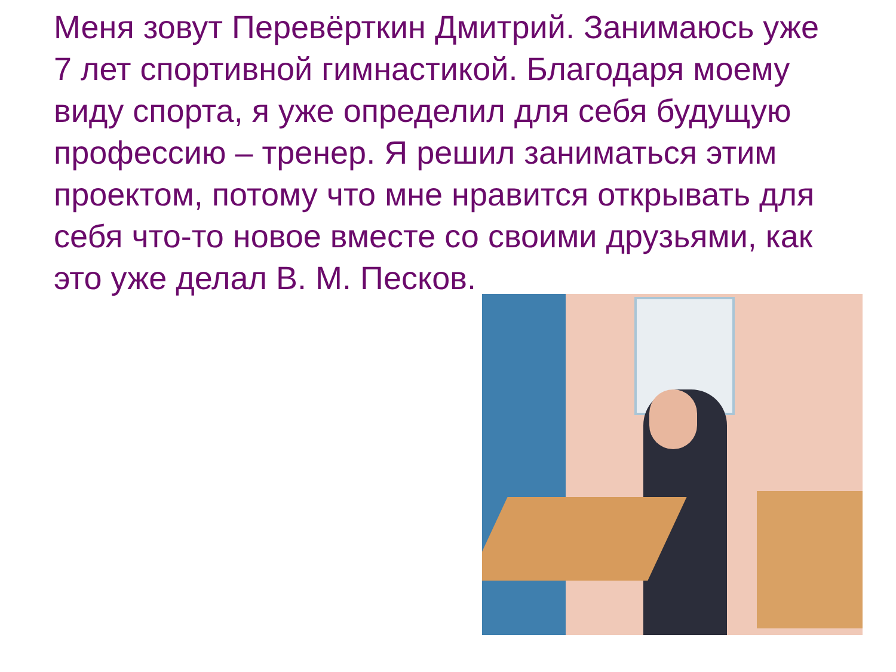Меня зовут Перевёрткин Дмитрий. Занимаюсь уже 7 лет спортивной гимнастикой. Благодаря моему виду спорта, я уже определил для себя будущую профессию – тренер. Я решил заниматься этим проектом, потому что мне нравится открывать для себя что-то новое вместе со своими друзьями, как это уже делал В. М. Песков.